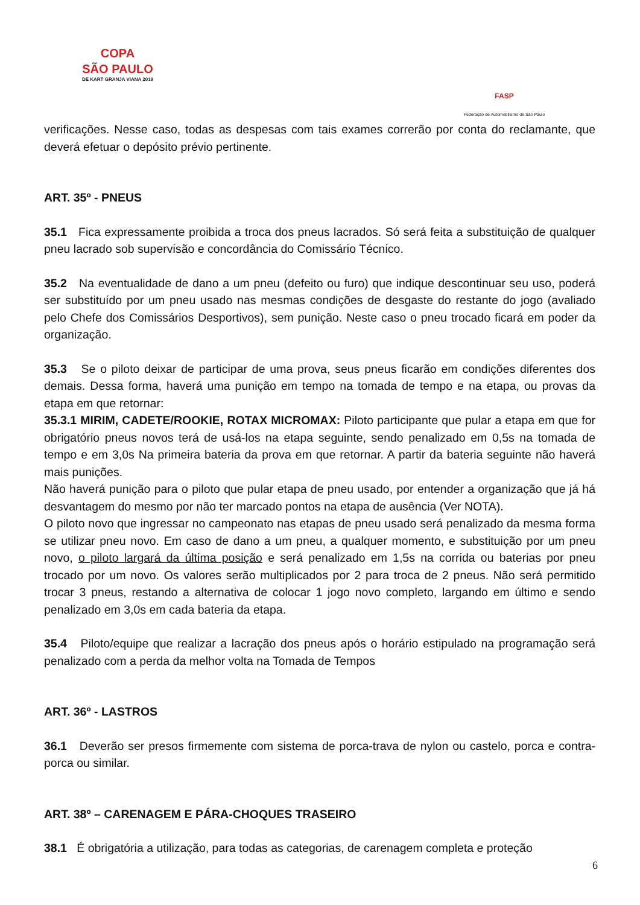COPA
SÃO PAULO
DE KART GRANJA VIANA 2019
FASP
Federação de Automobilismo de São Paulo
verificações. Nesse caso, todas as despesas com tais exames correrão por conta do reclamante, que deverá efetuar o depósito prévio pertinente.
ART. 35º - PNEUS
35.1 Fica expressamente proibida a troca dos pneus lacrados. Só será feita a substituição de qualquer pneu lacrado sob supervisão e concordância do Comissário Técnico.
35.2 Na eventualidade de dano a um pneu (defeito ou furo) que indique descontinuar seu uso, poderá ser substituído por um pneu usado nas mesmas condições de desgaste do restante do jogo (avaliado pelo Chefe dos Comissários Desportivos), sem punição. Neste caso o pneu trocado ficará em poder da organização.
35.3 Se o piloto deixar de participar de uma prova, seus pneus ficarão em condições diferentes dos demais. Dessa forma, haverá uma punição em tempo na tomada de tempo e na etapa, ou provas da etapa em que retornar:
35.3.1 MIRIM, CADETE/ROOKIE, ROTAX MICROMAX: Piloto participante que pular a etapa em que for obrigatório pneus novos terá de usá-los na etapa seguinte, sendo penalizado em 0,5s na tomada de tempo e em 3,0s Na primeira bateria da prova em que retornar. A partir da bateria seguinte não haverá mais punições.
Não haverá punição para o piloto que pular etapa de pneu usado, por entender a organização que já há desvantagem do mesmo por não ter marcado pontos na etapa de ausência (Ver NOTA).
O piloto novo que ingressar no campeonato nas etapas de pneu usado será penalizado da mesma forma se utilizar pneu novo. Em caso de dano a um pneu, a qualquer momento, e substituição por um pneu novo, o piloto largará da última posição e será penalizado em 1,5s na corrida ou baterias por pneu trocado por um novo. Os valores serão multiplicados por 2 para troca de 2 pneus. Não será permitido trocar 3 pneus, restando a alternativa de colocar 1 jogo novo completo, largando em último e sendo penalizado em 3,0s em cada bateria da etapa.
35.4 Piloto/equipe que realizar a lacração dos pneus após o horário estipulado na programação será penalizado com a perda da melhor volta na Tomada de Tempos
ART. 36º - LASTROS
36.1 Deverão ser presos firmemente com sistema de porca-trava de nylon ou castelo, porca e contra-porca ou similar.
ART. 38º – CARENAGEM E PÁRA-CHOQUES TRASEIRO
38.1 É obrigatória a utilização, para todas as categorias, de carenagem completa e proteção
6